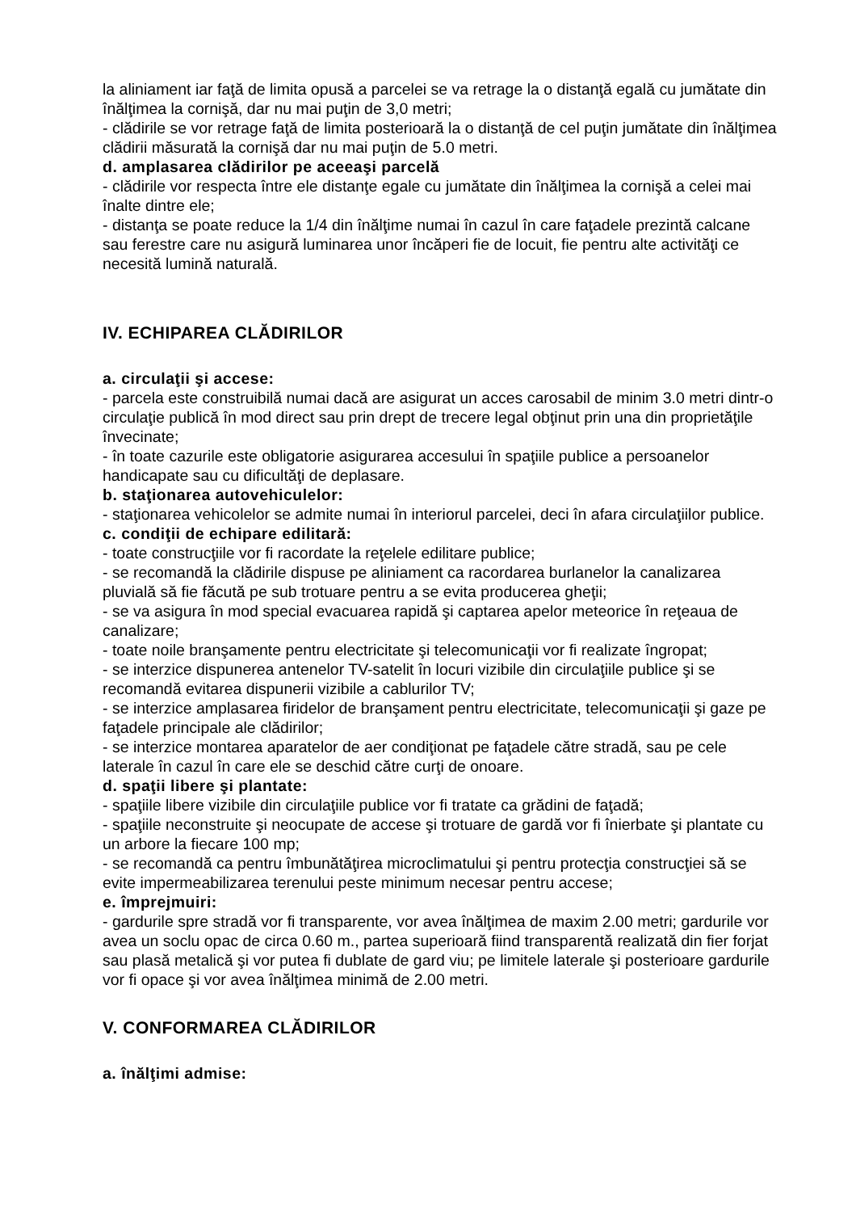la aliniament iar faţă de limita opusă a parcelei se va retrage la o distanţă egală cu jumătate din înălţimea la cornişă, dar nu mai puţin de 3,0 metri;
- clădirile se vor retrage faţă de limita posterioară la o distanţă de cel puţin jumătate din înălţimea clădirii măsurată la cornişă dar nu mai puţin de 5.0 metri.
d. amplasarea clădirilor pe aceeaşi parcelă
- clădirile vor respecta între ele distanţe egale cu jumătate din înălţimea la cornişă a celei mai înalte dintre ele;
- distanţa se poate reduce la 1/4 din înălţime numai în cazul în care faţadele prezintă calcane sau ferestre care nu asigură luminarea unor încăperi fie de locuit, fie pentru alte activităţi ce necesită lumină naturală.
IV. ECHIPAREA CLĂDIRILOR
a. circulaţii şi accese:
- parcela este construibilă numai dacă are asigurat un acces carosabil de minim 3.0 metri dintr-o circulaţie publică în mod direct sau prin drept de trecere legal obţinut prin una din proprietăţile învecinate;
- în toate cazurile este obligatorie asigurarea accesului în spaţiile publice a persoanelor handicapate sau cu dificultăţi de deplasare.
b. staţionarea autovehiculelor:
- staţionarea vehicolelor se admite numai în interiorul parcelei, deci în afara circulaţiilor publice.
c. condiţii de echipare edilitară:
- toate construcţiile vor fi racordate la reţelele edilitare publice;
- se recomandă la clădirile dispuse pe aliniament ca racordarea burlanelor la canalizarea pluvială să fie făcută pe sub trotuare pentru a se evita producerea gheţii;
- se va asigura în mod special evacuarea rapidă şi captarea apelor meteorice în reţeaua de canalizare;
- toate noile branşamente pentru electricitate şi telecomunicaţii vor fi realizate îngropat;
- se interzice dispunerea antenelor TV-satelit în locuri vizibile din circulaţiile publice şi se recomandă evitarea dispunerii vizibile a cablurilor TV;
- se interzice amplasarea firidelor de branşament pentru electricitate, telecomunicaţii şi gaze pe faţadele principale ale clădirilor;
- se interzice montarea aparatelor de aer condiţionat pe faţadele către stradă, sau pe cele laterale în cazul în care ele se deschid către curţi de onoare.
d. spaţii libere şi plantate:
- spaţiile libere vizibile din circulaţiile publice vor fi tratate ca grădini de faţadă;
- spaţiile neconstruite şi neocupate de accese şi trotuare de gardă vor fi înierbate şi plantate cu un arbore la fiecare 100 mp;
- se recomandă ca pentru îmbunătăţirea microclimatului şi pentru protecţia construcţiei să se evite impermeabilizarea terenului peste minimum necesar pentru accese;
e. împrejmuiri:
- gardurile spre stradă vor fi transparente, vor avea înălţimea de maxim 2.00 metri; gardurile vor avea un soclu opac de circa 0.60 m., partea superioară fiind transparentă realizată din fier forjat sau plasă metalică şi vor putea fi dublate de gard viu; pe limitele laterale şi posterioare gardurile vor fi opace şi vor avea înălţimea minimă de 2.00 metri.
V. CONFORMAREA CLĂDIRILOR
a. înălţimi admise: